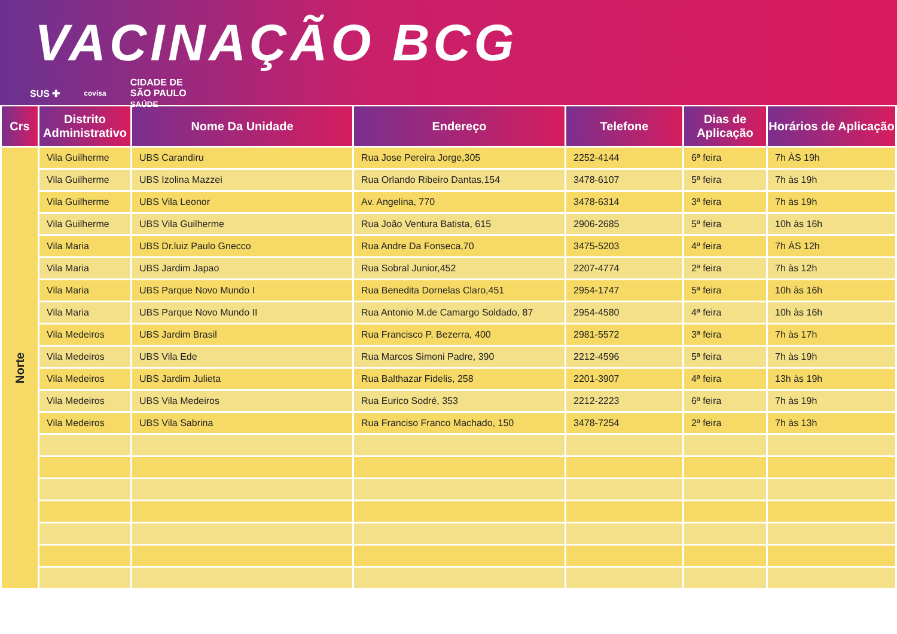VACINAÇÃO BCG
SUS ✚ covisa CIDADE DE
SÃO PAULO
SAÚDE
| Crs | Distrito Administrativo | Nome Da Unidade | Endereço | Telefone | Dias de Aplicação | Horários de Aplicação |
| --- | --- | --- | --- | --- | --- | --- |
| Norte | Vila Guilherme | UBS Carandiru | Rua Jose Pereira Jorge,305 | 2252-4144 | 6ª feira | 7h ÀS 19h |
| | Vila Guilherme | UBS Izolina Mazzei | Rua Orlando Ribeiro Dantas,154 | 3478-6107 | 5ª feira | 7h às 19h |
| | Vila Guilherme | UBS Vila Leonor | Av. Angelina, 770 | 3478-6314 | 3ª feira | 7h às 19h |
| | Vila Guilherme | UBS Vila Guilherme | Rua João Ventura Batista, 615 | 2906-2685 | 5ª feira | 10h às 16h |
| | Vila Maria | UBS Dr.luiz Paulo Gnecco | Rua Andre Da Fonseca,70 | 3475-5203 | 4ª feira | 7h ÀS 12h |
| | Vila Maria | UBS Jardim Japao | Rua Sobral Junior,452 | 2207-4774 | 2ª feira | 7h às 12h |
| | Vila Maria | UBS Parque Novo Mundo I | Rua Benedita Dornelas Claro,451 | 2954-1747 | 5ª feira | 10h às 16h |
| | Vila Maria | UBS Parque Novo Mundo II | Rua Antonio M.de Camargo Soldado, 87 | 2954-4580 | 4ª feira | 10h às 16h |
| | Vila Medeiros | UBS Jardim Brasil | Rua Francisco P. Bezerra, 400 | 2981-5572 | 3ª feira | 7h às 17h |
| | Vila Medeiros | UBS Vila Ede | Rua Marcos Simoni Padre, 390 | 2212-4596 | 5ª feira | 7h às 19h |
| | Vila Medeiros | UBS Jardim Julieta | Rua Balthazar Fidelis, 258 | 2201-3907 | 4ª feira | 13h às 19h |
| | Vila Medeiros | UBS Vila Medeiros | Rua Eurico Sodré, 353 | 2212-2223 | 6ª feira | 7h às 19h |
| | Vila Medeiros | UBS Vila Sabrina | Rua Franciso Franco Machado, 150 | 3478-7254 | 2ª feira | 7h às 13h |